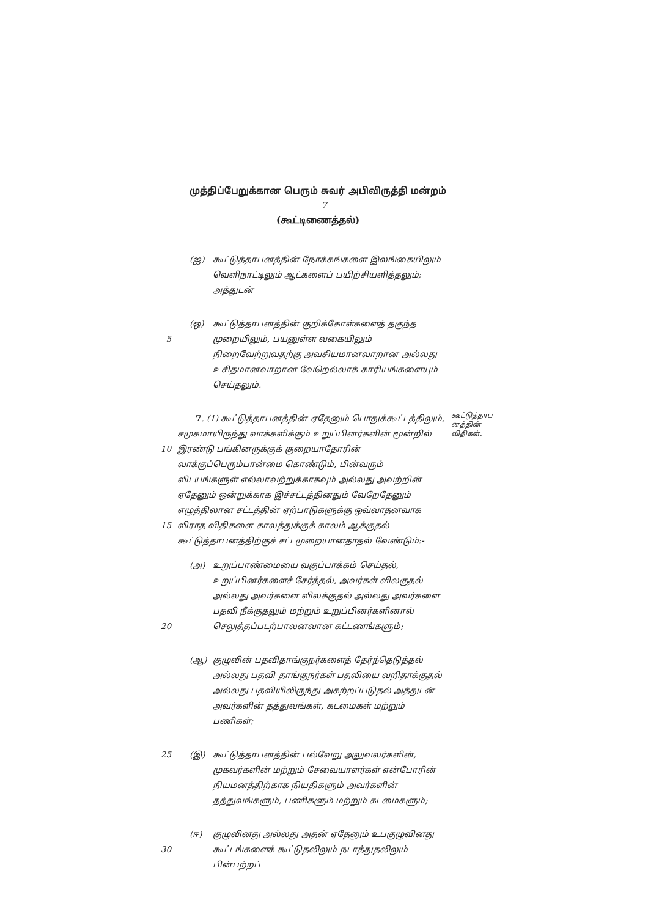முத்திப்பேறுக்கான பெரும் சுவர் அபிவிருத்தி மன்றம் 7
(கூட்டிணைத்தல்)
(ஐ) கூட்டுத்தாபனத்தின் நோக்கங்களை இலங்கையிலும் வெளிநாட்டிலும் ஆட்களைப் பயிற்சியளித்தலும்; அத்துடன்
5
(ஒ) கூட்டுத்தாபனத்தின் குறிக்கோள்களைத் தகுந்த முறையிலும், பயனுள்ள வகையிலும் நிறைவேற்றுவதற்கு அவசியமானவாறான அல்லது உசிதமானவாறான வேறெல்லாக் காரியங்களையும் செய்தலும்.
10
15
7. (1) கூட்டுத்தாபனத்தின் ஏதேனும் பொதுக்கூட்டத்திலும், சமுகமாயிருந்து வாக்களிக்கும் உறுப்பினர்களின் மூன்றில் இரண்டு பங்கினருக்குக் குறையாதோரின் வாக்குப்பெரும்பான்மை கொண்டும், பின்வரும் விடயங்களுள் எல்லாவற்றுக்காகவும் அல்லது அவற்றின் ஏதேனும் ஒன்றுக்காக இச்சட்டத்தினதும் வேறேதேனும் எழுத்திலான சட்டத்தின் ஏற்பாடுகளுக்கு ஒவ்வாதனவாக விராத விதிகளை காலத்துக்குக் காலம் ஆக்குதல் கூட்டுத்தாபனத்திற்குச் சட்டமுறையானதாதல் வேண்டும்:-
கூட்டுத்தாப னத்தின் விதிகள்.
20
(அ) உறுப்பாண்மையை வகுப்பாக்கம் செய்தல், உறுப்பினர்களைச் சேர்த்தல், அவர்கள் விலகுதல் அல்லது அவர்களை விலக்குதல் அல்லது அவர்களை பதவி நீக்குதலும் மற்றும் உறுப்பினர்களினால் செலுத்தப்படற்பாலனவான கட்டணங்களும்;
(ஆ) குழுவின் பதவிதாங்குநர்களைத் தேர்ந்தெடுத்தல் அல்லது பதவி தாங்குநர்கள் பதவியை வறிதாக்குதல் அல்லது பதவியிலிருந்து அகற்றப்படுதல் அத்துடன் அவர்களின் தத்துவங்கள், கடமைகள் மற்றும் பணிகள்;
25
(இ) கூட்டுத்தாபனத்தின் பல்வேறு அலுவலர்களின், முகவர்களின் மற்றும் சேவையாளர்கள் என்போரின் நியமனத்திற்காக நியதிகளும் அவர்களின் தத்துவங்களும், பணிகளும் மற்றும் கடமைகளும்;
30
(ஈ) குழுவினது அல்லது அதன் ஏதேனும் உபகுழுவினது கூட்டங்களைக் கூட்டுதலிலும் நடாத்துதலிலும் பின்பற்றப்